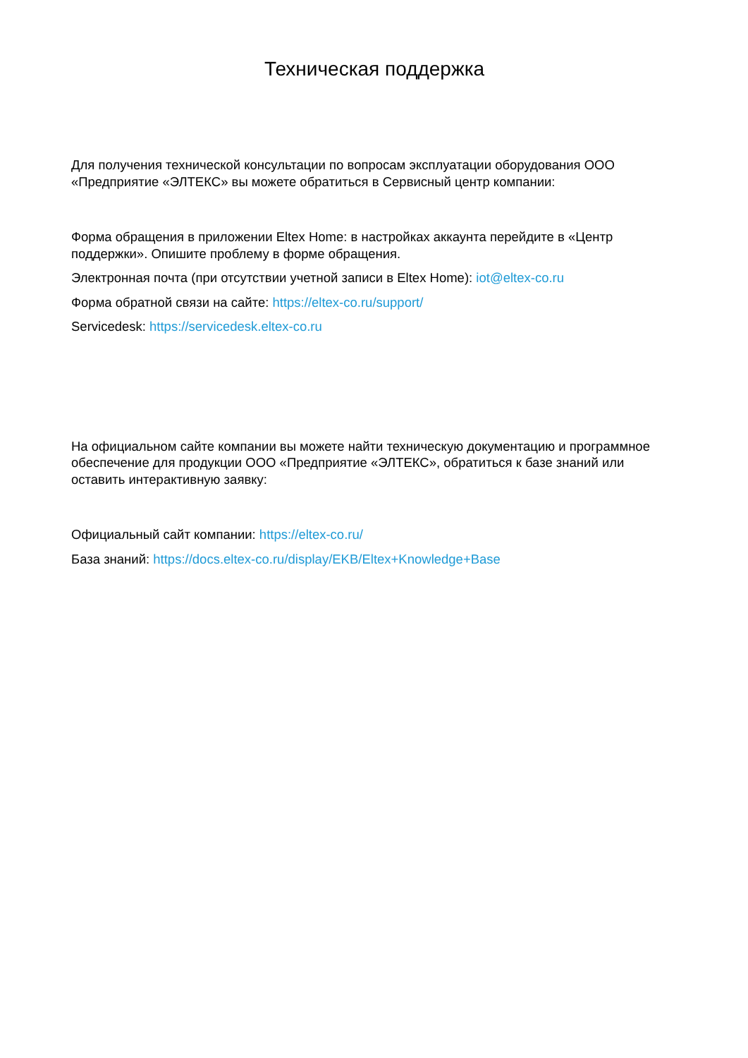Техническая поддержка
Для получения технической консультации по вопросам эксплуатации оборудования ООО «Предприятие «ЭЛТЕКС» вы можете обратиться в Сервисный центр компании:
Форма обращения в приложении Eltex Home: в настройках аккаунта перейдите в «Центр поддержки». Опишите проблему в форме обращения.
Электронная почта (при отсутствии учетной записи в Eltex Home): iot@eltex-co.ru
Форма обратной связи на сайте: https://eltex-co.ru/support/
Servicedesk: https://servicedesk.eltex-co.ru
На официальном сайте компании вы можете найти техническую документацию и программное обеспечение для продукции ООО «Предприятие «ЭЛТЕКС», обратиться к базе знаний или оставить интерактивную заявку:
Официальный сайт компании: https://eltex-co.ru/
База знаний: https://docs.eltex-co.ru/display/EKB/Eltex+Knowledge+Base